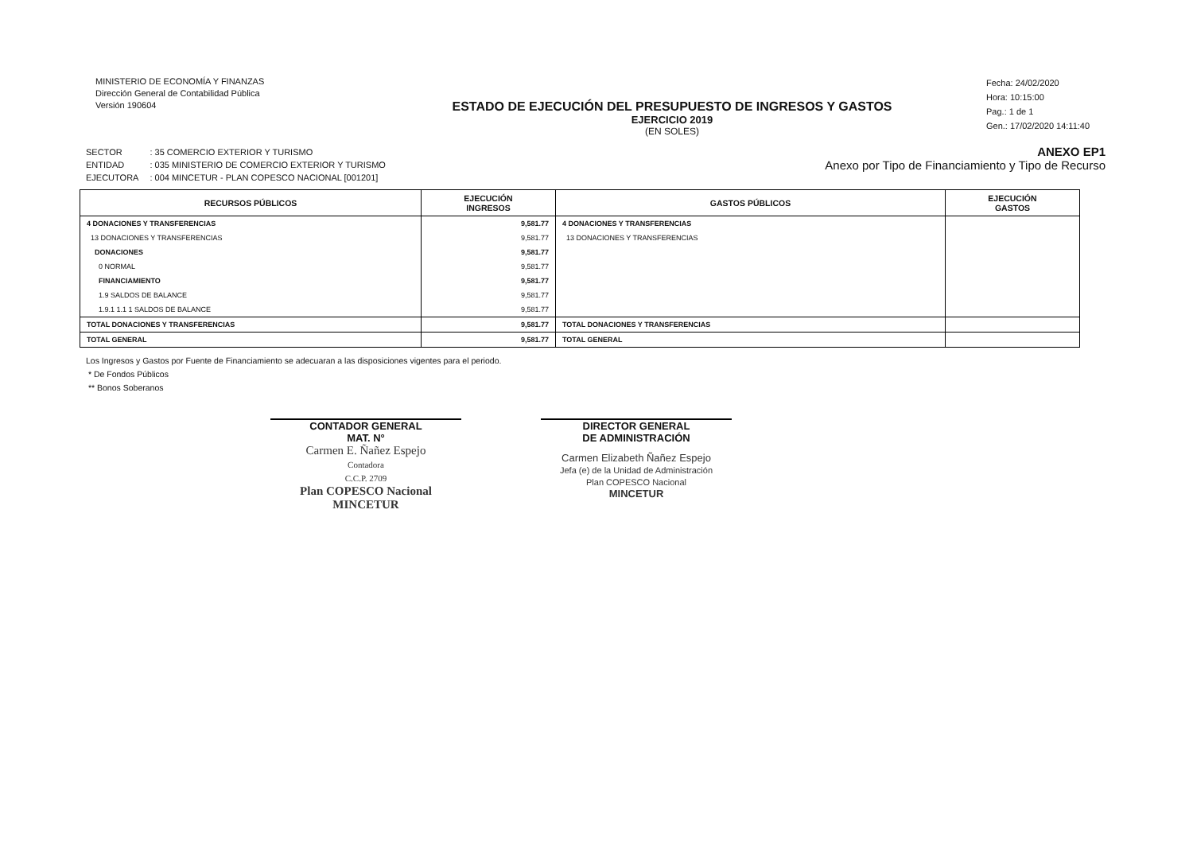MINISTERIO DE ECONOMÍA Y FINANZAS
Dirección General de Contabilidad Pública
Versión 190604
ESTADO DE EJECUCIÓN DEL PRESUPUESTO DE INGRESOS Y GASTOS
EJERCICIO 2019
(EN SOLES)
Fecha: 24/02/2020
Hora: 10:15:00
Pag.: 1 de 1
Gen.: 17/02/2020 14:11:40
| SECTOR | : 35 COMERCIO EXTERIOR Y TURISMO |
| ENTIDAD | : 035 MINISTERIO DE COMERCIO EXTERIOR Y TURISMO |
| EJECUTORA | : 004 MINCETUR - PLAN COPESCO NACIONAL [001201] |
ANEXO EP1
Anexo por Tipo de Financiamiento y Tipo de Recurso
| RECURSOS PÚBLICOS | EJECUCIÓN INGRESOS | GASTOS PÚBLICOS | EJECUCIÓN GASTOS |
| --- | --- | --- | --- |
| 4 DONACIONES Y TRANSFERENCIAS | 9,581.77 | 4 DONACIONES Y TRANSFERENCIAS | |
| 13 DONACIONES Y TRANSFERENCIAS | 9,581.77 | 13 DONACIONES Y TRANSFERENCIAS | |
| DONACIONES | 9,581.77 | | |
| 0 NORMAL | 9,581.77 | | |
| FINANCIAMIENTO | 9,581.77 | | |
| 1.9 SALDOS DE BALANCE | 9,581.77 | | |
| 1.9.1 1.1 1 SALDOS DE BALANCE | 9,581.77 | | |
| TOTAL DONACIONES Y TRANSFERENCIAS | 9,581.77 | TOTAL DONACIONES Y TRANSFERENCIAS | |
| TOTAL GENERAL | 9,581.77 | TOTAL GENERAL | |
Los Ingresos y Gastos por Fuente de Financiamiento se adecuaran a las disposiciones vigentes para el periodo.
* De Fondos Públicos
** Bonos Soberanos
CONTADOR GENERAL
MAT. N°
Carmen E. Ñañez Espejo
Contadora
C.C.P. 2709
Plan COPESCO Nacional
MINCETUR
DIRECTOR GENERAL
DE ADMINISTRACIÓN
Carmen Elizabeth Ñañez Espejo
Jefa (e) de la Unidad de Administración
Plan COPESCO Nacional
MINCETUR